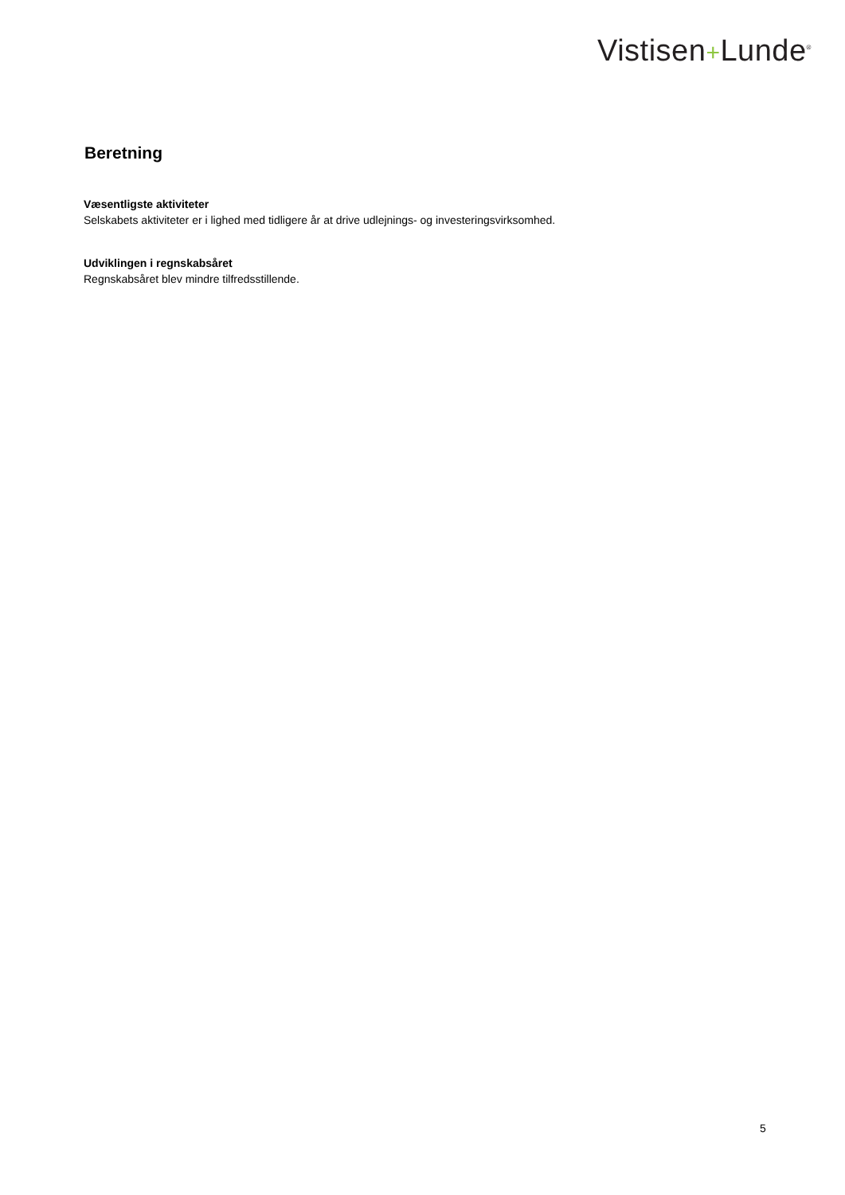Vistisen+Lunde<sup>®</sup>
Beretning
Væsentligste aktiviteter
Selskabets aktiviteter er i lighed med tidligere år at drive udlejnings- og investeringsvirksomhed.
Udviklingen i regnskabsåret
Regnskabsåret blev mindre tilfredsstillende.
5